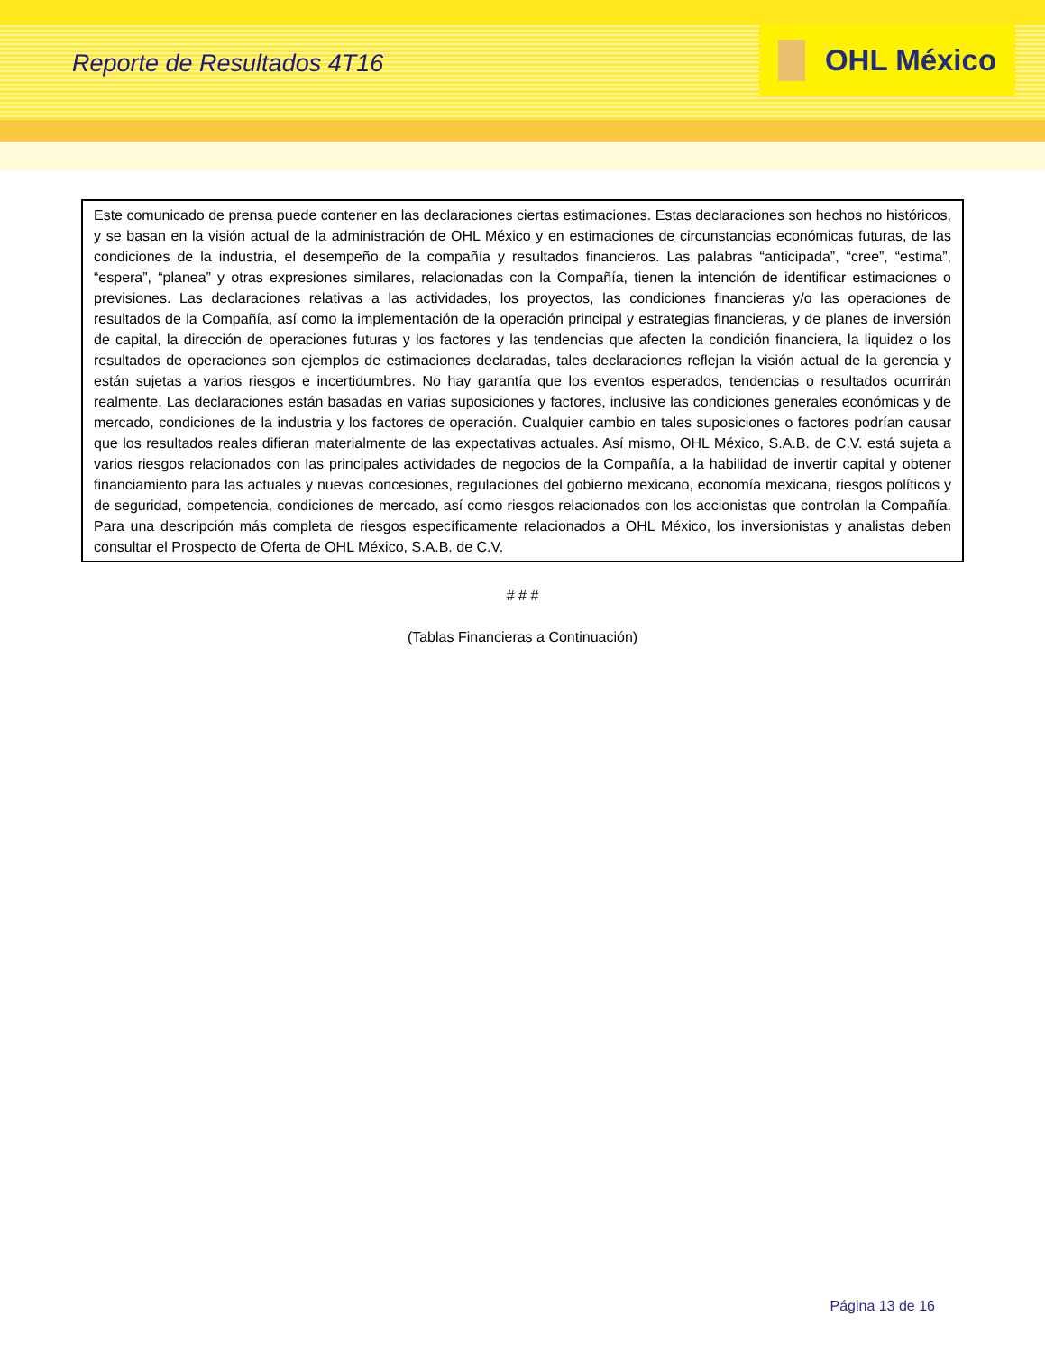Reporte de Resultados 4T16
OHL México
Este comunicado de prensa puede contener en las declaraciones ciertas estimaciones. Estas declaraciones son hechos no históricos, y se basan en la visión actual de la administración de OHL México y en estimaciones de circunstancias económicas futuras, de las condiciones de la industria, el desempeño de la compañía y resultados financieros. Las palabras “anticipada”, “cree”, “estima”, “espera”, “planea” y otras expresiones similares, relacionadas con la Compañía, tienen la intención de identificar estimaciones o previsiones. Las declaraciones relativas a las actividades, los proyectos, las condiciones financieras y/o las operaciones de resultados de la Compañía, así como la implementación de la operación principal y estrategias financieras, y de planes de inversión de capital, la dirección de operaciones futuras y los factores y las tendencias que afecten la condición financiera, la liquidez o los resultados de operaciones son ejemplos de estimaciones declaradas, tales declaraciones reflejan la visión actual de la gerencia y están sujetas a varios riesgos e incertidumbres. No hay garantía que los eventos esperados, tendencias o resultados ocurrirán realmente. Las declaraciones están basadas en varias suposiciones y factores, inclusive las condiciones generales económicas y de mercado, condiciones de la industria y los factores de operación. Cualquier cambio en tales suposiciones o factores podrían causar que los resultados reales difieran materialmente de las expectativas actuales. Así mismo, OHL México, S.A.B. de C.V. está sujeta a varios riesgos relacionados con las principales actividades de negocios de la Compañía, a la habilidad de invertir capital y obtener financiamiento para las actuales y nuevas concesiones, regulaciones del gobierno mexicano, economía mexicana, riesgos políticos y de seguridad, competencia, condiciones de mercado, así como riesgos relacionados con los accionistas que controlan la Compañía. Para una descripción más completa de riesgos específicamente relacionados a OHL México, los inversionistas y analistas deben consultar el Prospecto de Oferta de OHL México, S.A.B. de C.V.
# # #
(Tablas Financieras a Continuación)
Página 13 de 16